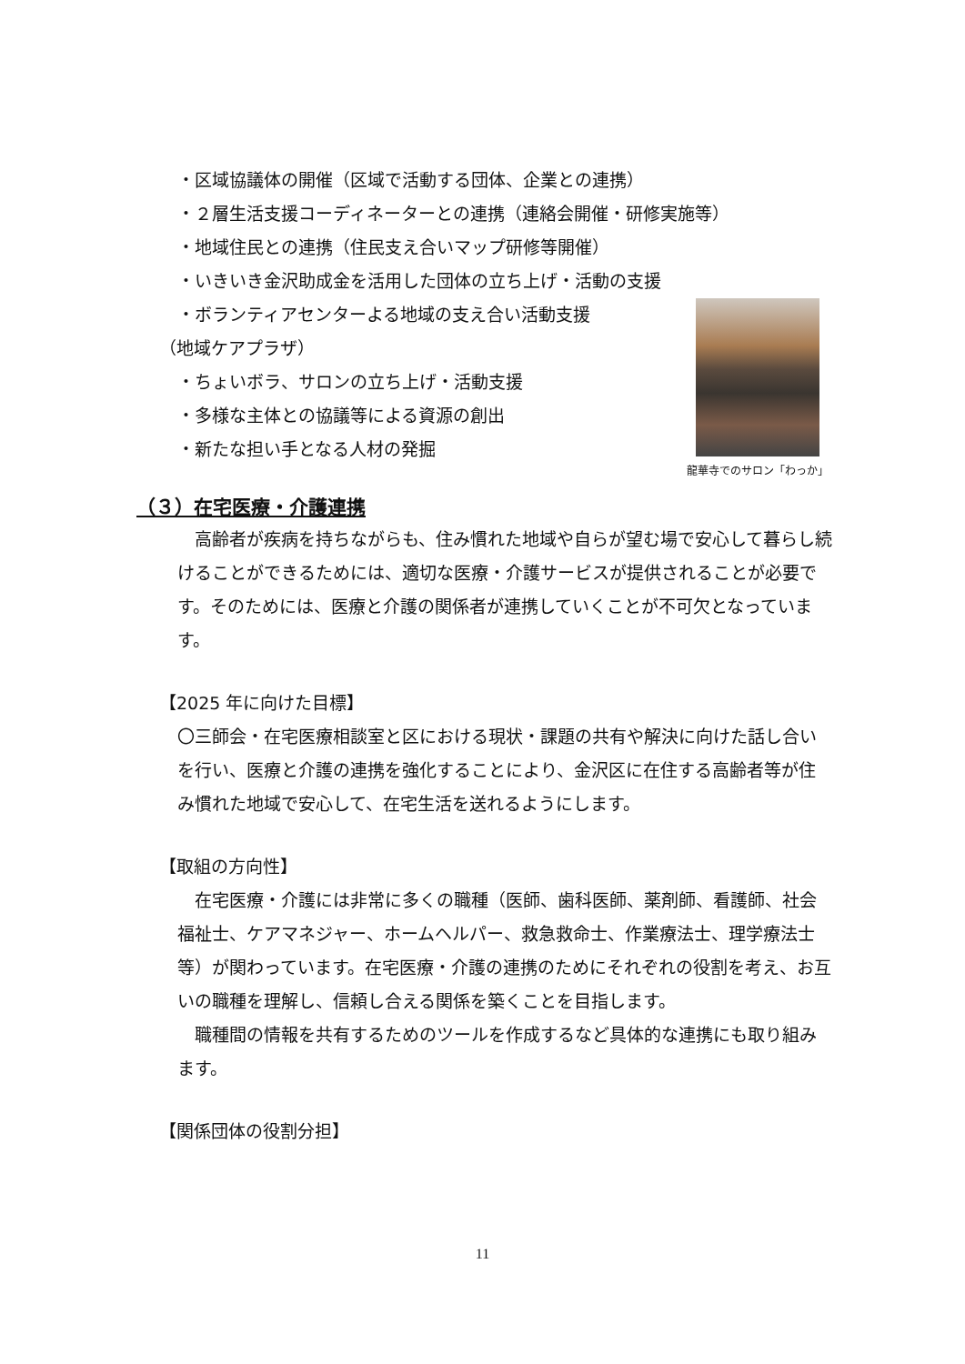・区域協議体の開催（区域で活動する団体、企業との連携）
・２層生活支援コーディネーターとの連携（連絡会開催・研修実施等）
・地域住民との連携（住民支え合いマップ研修等開催）
・いきいき金沢助成金を活用した団体の立ち上げ・活動の支援
・ボランティアセンターよる地域の支え合い活動支援
（地域ケアプラザ）
・ちょいボラ、サロンの立ち上げ・活動支援
・多様な主体との協議等による資源の創出
・新たな担い手となる人材の発掘
龍華寺でのサロン「わっか」
（３）在宅医療・介護連携
高齢者が疾病を持ちながらも、住み慣れた地域や自らが望む場で安心して暮らし続けることができるためには、適切な医療・介護サービスが提供されることが必要です。そのためには、医療と介護の関係者が連携していくことが不可欠となっています。
【2025 年に向けた目標】
〇三師会・在宅医療相談室と区における現状・課題の共有や解決に向けた話し合いを行い、医療と介護の連携を強化することにより、金沢区に在住する高齢者等が住み慣れた地域で安心して、在宅生活を送れるようにします。
【取組の方向性】
在宅医療・介護には非常に多くの職種（医師、歯科医師、薬剤師、看護師、社会福祉士、ケアマネジャー、ホームヘルパー、救急救命士、作業療法士、理学療法士等）が関わっています。在宅医療・介護の連携のためにそれぞれの役割を考え、お互いの職種を理解し、信頼し合える関係を築くことを目指します。
職種間の情報を共有するためのツールを作成するなど具体的な連携にも取り組みます。
【関係団体の役割分担】
11